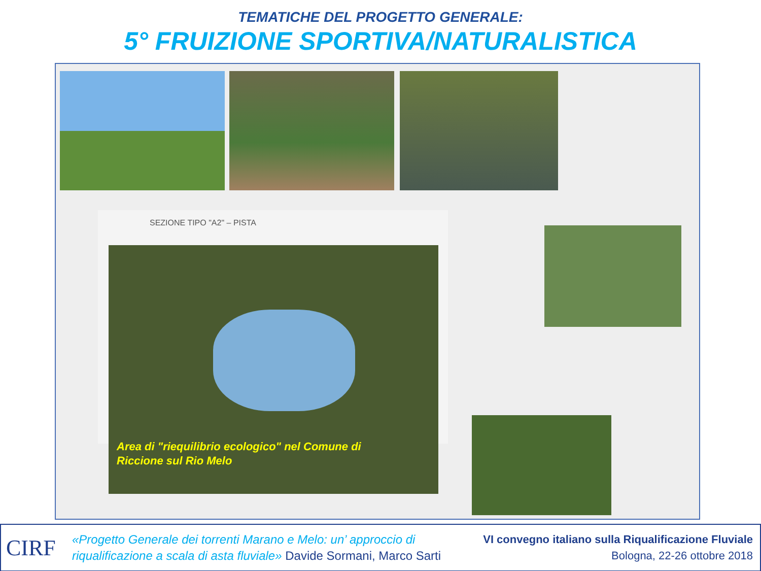TEMATICHE DEL PROGETTO GENERALE:
5° FRUIZIONE SPORTIVA/NATURALISTICA
SEZIONE TIPO "A2" – PISTA
Area di "riequilibrio ecologico" nel Comune di
Riccione sul Rio Melo
CIRF
«Progetto Generale dei torrenti Marano e Melo: un’ approccio di
riqualificazione a scala di asta fluviale» Davide Sormani, Marco Sarti
VI convegno italiano sulla Riqualificazione Fluviale
Bologna, 22-26 ottobre 2018